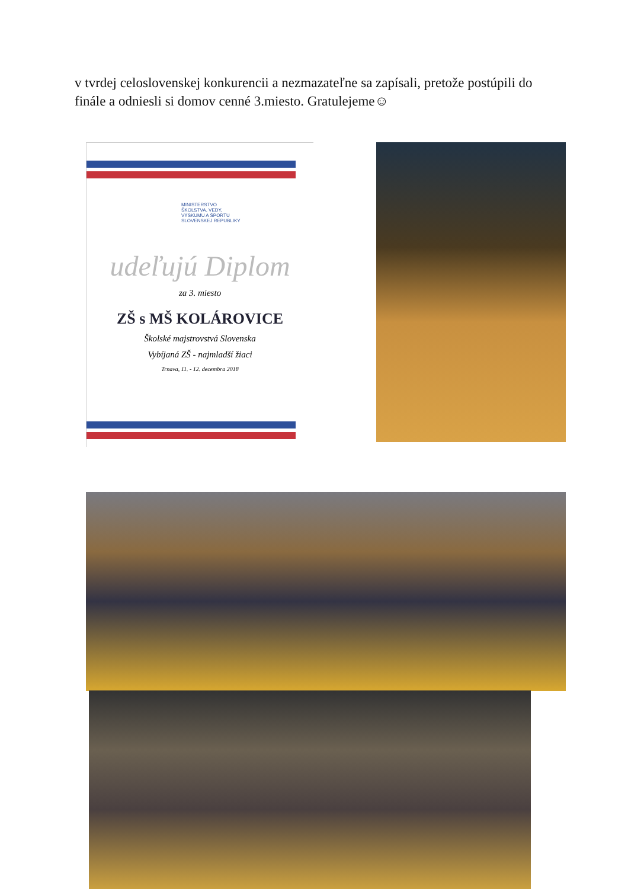v tvrdej celoslovenskej konkurencii a nezmazateľne sa zapísali, pretože postúpili do finále a odniesli si domov cenné 3.miesto. Gratulejeme☺
MINISTERSTVO
ŠKOLSTVA, VEDY,
VÝSKUMU A ŠPORTU
SLOVENSKEJ REPUBLIKY
udeľujú Diplom
za 3. miesto
ZŠ s MŠ KOLÁROVICE
Školské majstrovstvá Slovenska
Vybíjaná ZŠ - najmladší žiaci
Trnava, 11. - 12. decembra 2018